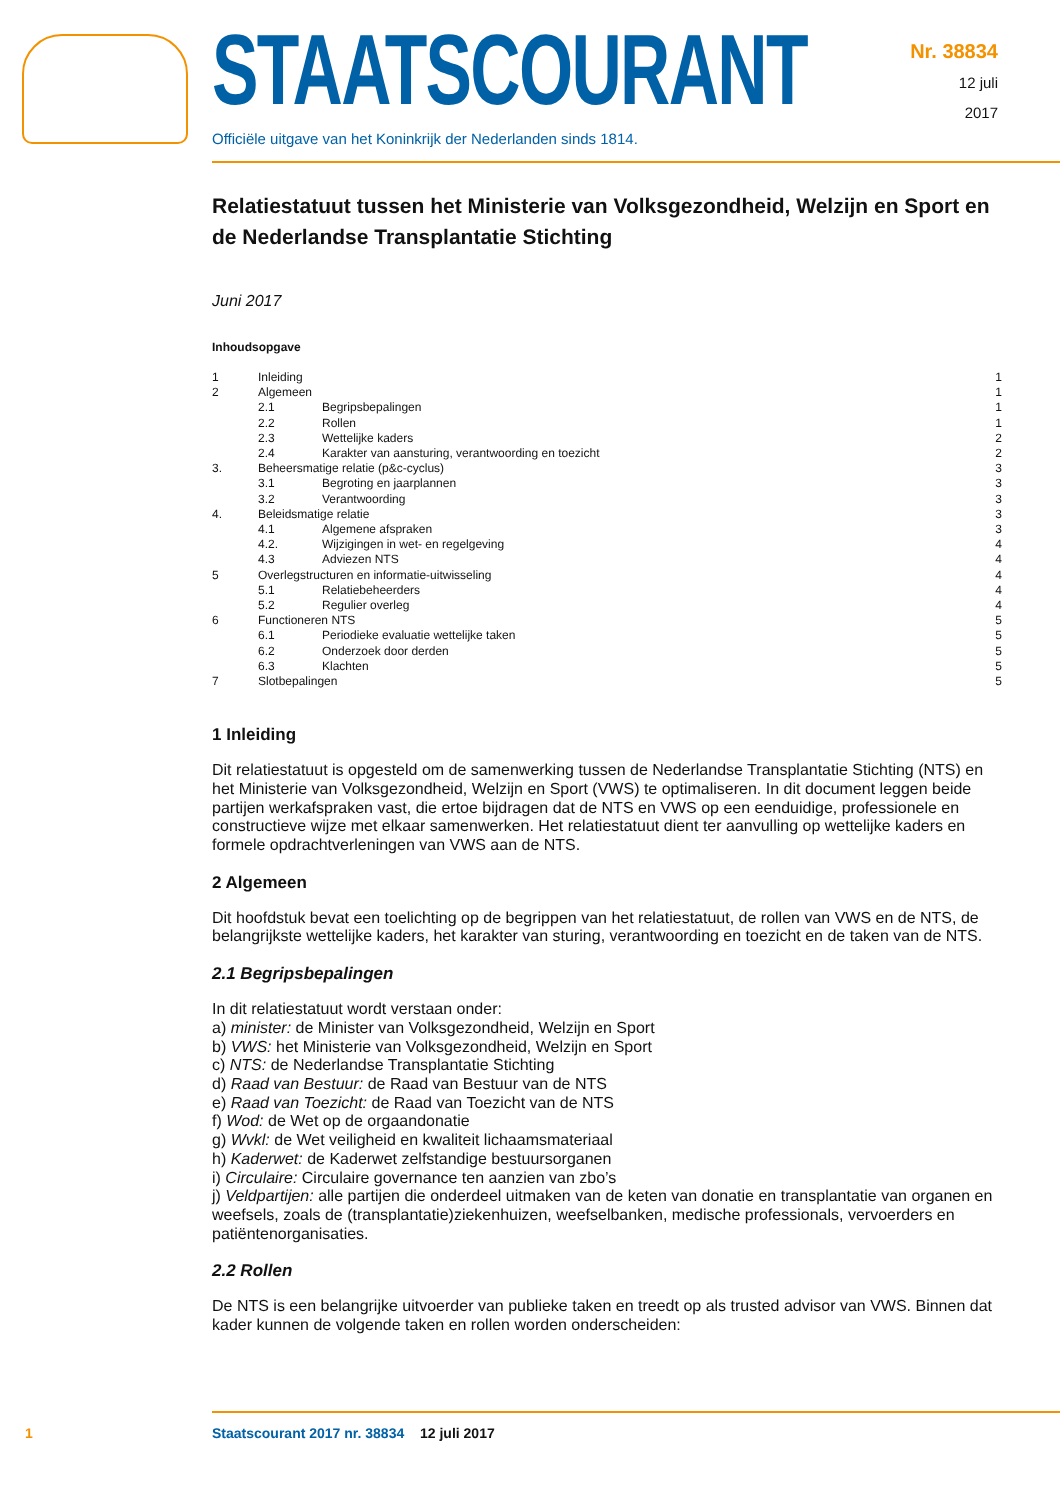STAATSCOURANT
Officiële uitgave van het Koninkrijk der Nederlanden sinds 1814.
Nr. 38834
12 juli
2017
Relatiestatuut tussen het Ministerie van Volksgezondheid, Welzijn en Sport en de Nederlandse Transplantatie Stichting
Juni 2017
Inhoudsopgave
| 1 | Inleiding | | 1 |
| 2 | Algemeen | | 1 |
| | 2.1 | Begripsbepalingen | 1 |
| | 2.2 | Rollen | 1 |
| | 2.3 | Wettelijke kaders | 2 |
| | 2.4 | Karakter van aansturing, verantwoording en toezicht | 2 |
| 3. | Beheersmatige relatie (p&c-cyclus) | | 3 |
| | 3.1 | Begroting en jaarplannen | 3 |
| | 3.2 | Verantwoording | 3 |
| 4. | Beleidsmatige relatie | | 3 |
| | 4.1 | Algemene afspraken | 3 |
| | 4.2. | Wijzigingen in wet- en regelgeving | 4 |
| | 4.3 | Adviezen NTS | 4 |
| 5 | Overlegstructuren en informatie-uitwisseling | | 4 |
| | 5.1 | Relatiebeheerders | 4 |
| | 5.2 | Regulier overleg | 4 |
| 6 | Functioneren NTS | | 5 |
| | 6.1 | Periodieke evaluatie wettelijke taken | 5 |
| | 6.2 | Onderzoek door derden | 5 |
| | 6.3 | Klachten | 5 |
| 7 | Slotbepalingen | | 5 |
1 Inleiding
Dit relatiestatuut is opgesteld om de samenwerking tussen de Nederlandse Transplantatie Stichting (NTS) en het Ministerie van Volksgezondheid, Welzijn en Sport (VWS) te optimaliseren. In dit document leggen beide partijen werkafspraken vast, die ertoe bijdragen dat de NTS en VWS op een eenduidige, professionele en constructieve wijze met elkaar samenwerken. Het relatiestatuut dient ter aanvulling op wettelijke kaders en formele opdrachtverleningen van VWS aan de NTS.
2 Algemeen
Dit hoofdstuk bevat een toelichting op de begrippen van het relatiestatuut, de rollen van VWS en de NTS, de belangrijkste wettelijke kaders, het karakter van sturing, verantwoording en toezicht en de taken van de NTS.
2.1 Begripsbepalingen
In dit relatiestatuut wordt verstaan onder:
a) minister: de Minister van Volksgezondheid, Welzijn en Sport
b) VWS: het Ministerie van Volksgezondheid, Welzijn en Sport
c) NTS: de Nederlandse Transplantatie Stichting
d) Raad van Bestuur: de Raad van Bestuur van de NTS
e) Raad van Toezicht: de Raad van Toezicht van de NTS
f) Wod: de Wet op de orgaandonatie
g) Wvkl: de Wet veiligheid en kwaliteit lichaamsmateriaal
h) Kaderwet: de Kaderwet zelfstandige bestuursorganen
i) Circulaire: Circulaire governance ten aanzien van zbo’s
j) Veldpartijen: alle partijen die onderdeel uitmaken van de keten van donatie en transplantatie van organen en weefsels, zoals de (transplantatie)ziekenhuizen, weefselbanken, medische professionals, vervoerders en patiëntenorganisaties.
2.2 Rollen
De NTS is een belangrijke uitvoerder van publieke taken en treedt op als trusted advisor van VWS. Binnen dat kader kunnen de volgende taken en rollen worden onderscheiden:
1 Staatscourant 2017 nr. 38834 12 juli 2017